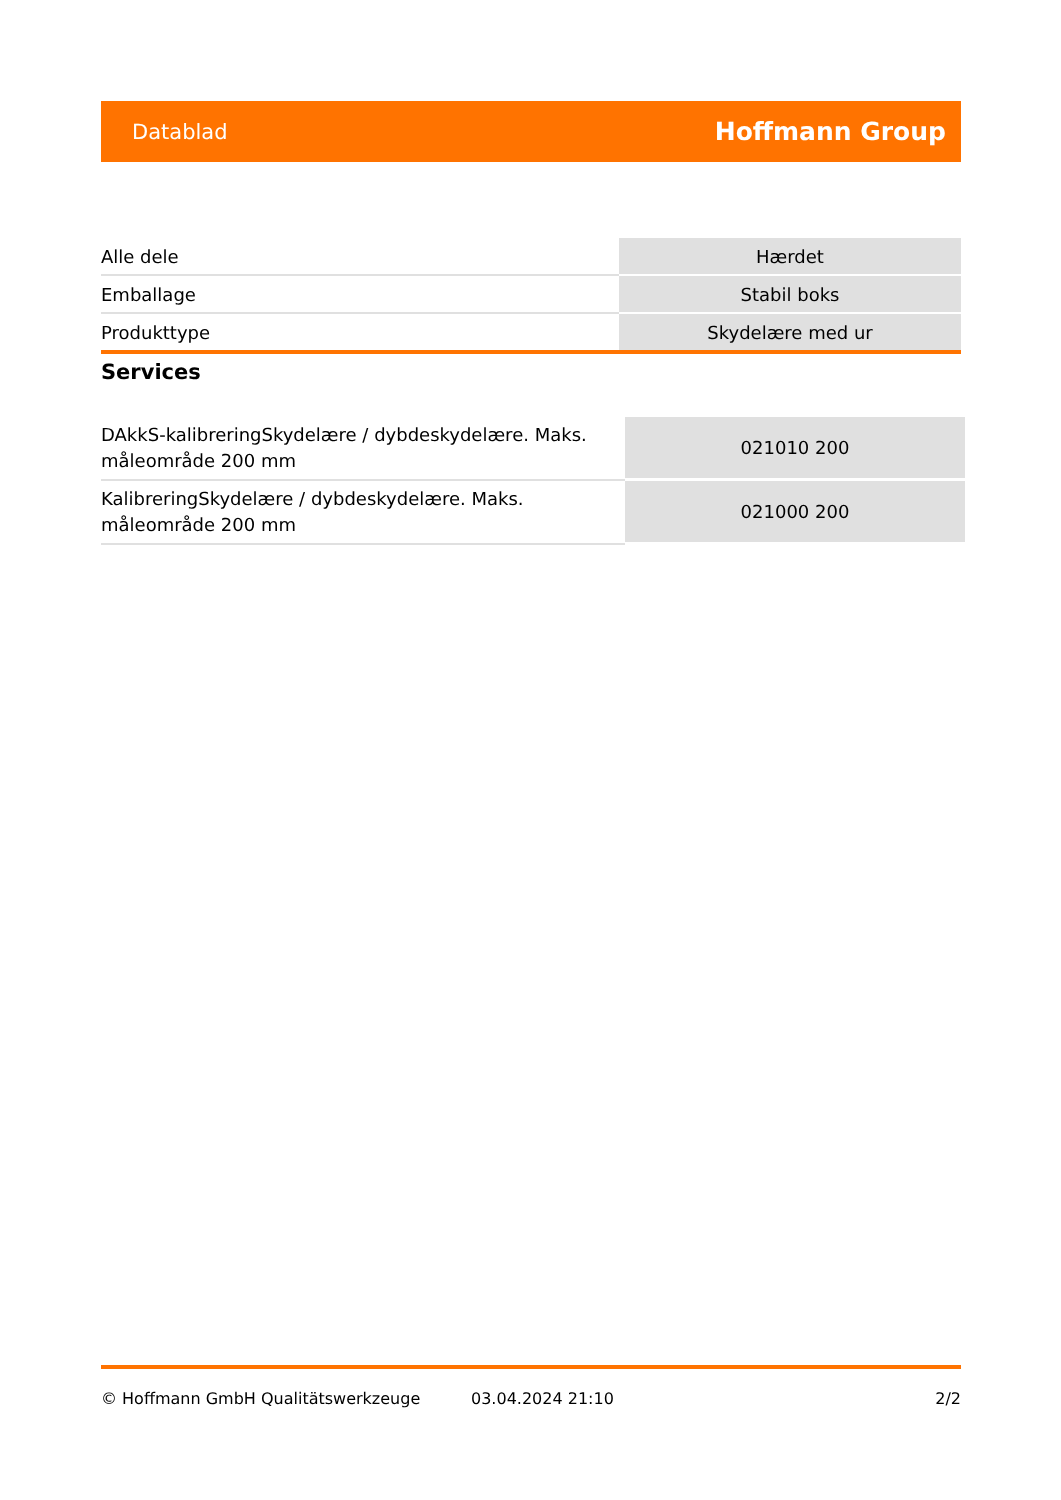Datablad Hoffmann Group
| Alle dele | Hærdet |
| Emballage | Stabil boks |
| Produkttype | Skydelære med ur |
Services
| DAkkS-kalibreringSkydelære / dybdeskydelære. Maks. måleområde 200 mm | 021010 200 |
| KalibreringSkydelære / dybdeskydelære. Maks. måleområde 200 mm | 021000 200 |
© Hoffmann GmbH Qualitätswerkzeuge 03.04.2024 21:10 2/2